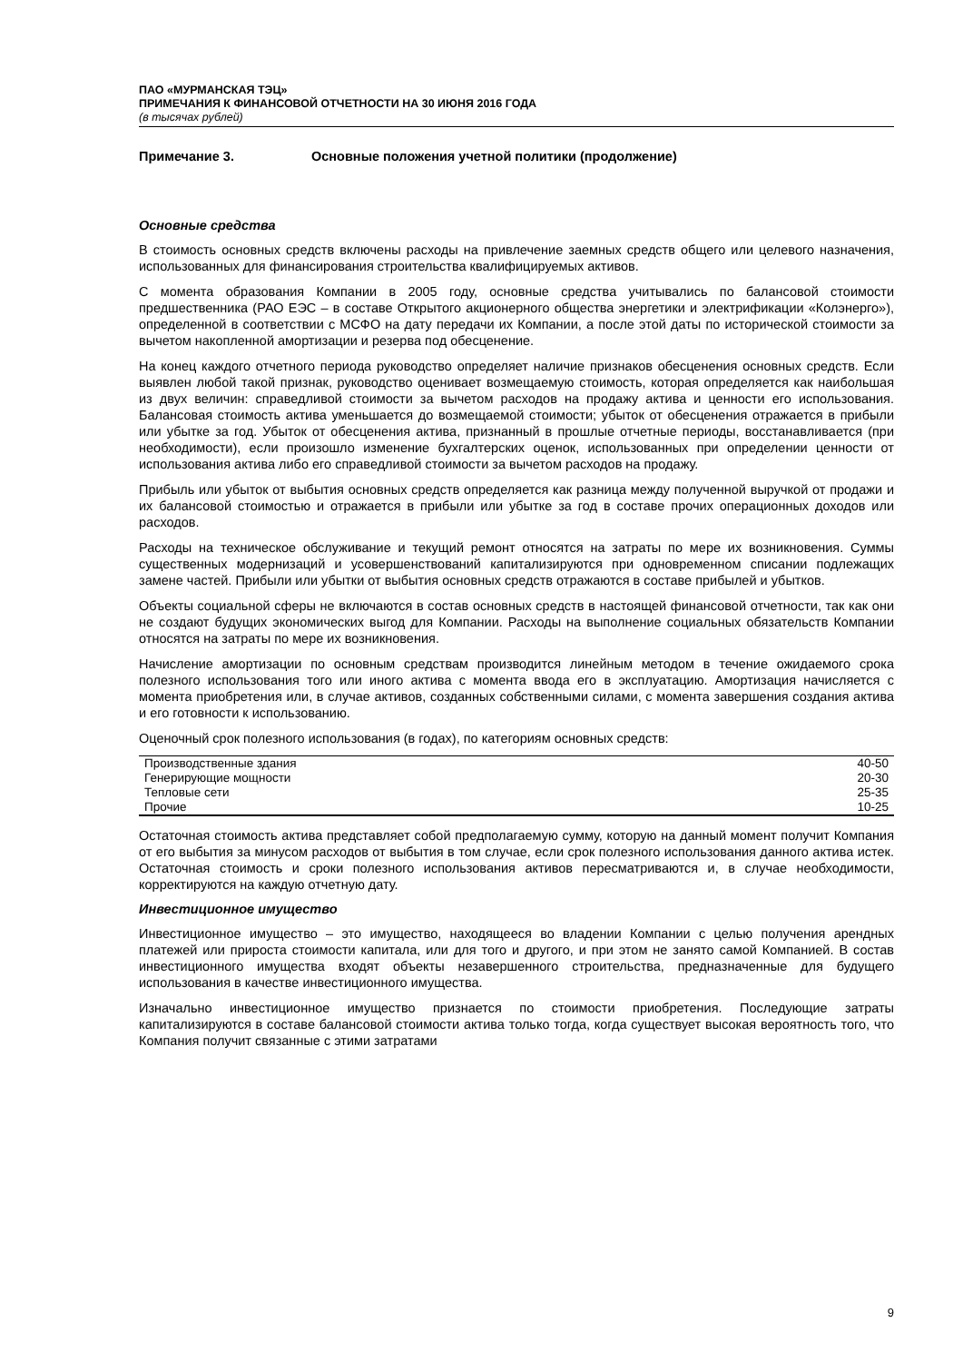ПАО «МУРМАНСКАЯ ТЭЦ»
ПРИМЕЧАНИЯ К ФИНАНСОВОЙ ОТЧЕТНОСТИ НА 30 ИЮНЯ 2016 ГОДА
(в тысячах рублей)
Примечание 3. Основные положения учетной политики (продолжение)
Основные средства
В стоимость основных средств включены расходы на привлечение заемных средств общего или целевого назначения, использованных для финансирования строительства квалифицируемых активов.
С момента образования Компании в 2005 году, основные средства учитывались по балансовой стоимости предшественника (РАО ЕЭС – в составе Открытого акционерного общества энергетики и электрификации «Колэнерго»), определенной в соответствии с МСФО на дату передачи их Компании, а после этой даты по исторической стоимости за вычетом накопленной амортизации и резерва под обесценение.
На конец каждого отчетного периода руководство определяет наличие признаков обесценения основных средств. Если выявлен любой такой признак, руководство оценивает возмещаемую стоимость, которая определяется как наибольшая из двух величин: справедливой стоимости за вычетом расходов на продажу актива и ценности его использования. Балансовая стоимость актива уменьшается до возмещаемой стоимости; убыток от обесценения отражается в прибыли или убытке за год. Убыток от обесценения актива, признанный в прошлые отчетные периоды, восстанавливается (при необходимости), если произошло изменение бухгалтерских оценок, использованных при определении ценности от использования актива либо его справедливой стоимости за вычетом расходов на продажу.
Прибыль или убыток от выбытия основных средств определяется как разница между полученной выручкой от продажи и их балансовой стоимостью и отражается в прибыли или убытке за год в составе прочих операционных доходов или расходов.
Расходы на техническое обслуживание и текущий ремонт относятся на затраты по мере их возникновения. Суммы существенных модернизаций и усовершенствований капитализируются при одновременном списании подлежащих замене частей. Прибыли или убытки от выбытия основных средств отражаются в составе прибылей и убытков.
Объекты социальной сферы не включаются в состав основных средств в настоящей финансовой отчетности, так как они не создают будущих экономических выгод для Компании. Расходы на выполнение социальных обязательств Компании относятся на затраты по мере их возникновения.
Начисление амортизации по основным средствам производится линейным методом в течение ожидаемого срока полезного использования того или иного актива с момента ввода его в эксплуатацию. Амортизация начисляется с момента приобретения или, в случае активов, созданных собственными силами, с момента завершения создания актива и его готовности к использованию.
Оценочный срок полезного использования (в годах), по категориям основных средств:
| Производственные здания | 40-50 |
| Генерирующие мощности | 20-30 |
| Тепловые сети | 25-35 |
| Прочие | 10-25 |
Остаточная стоимость актива представляет собой предполагаемую сумму, которую на данный момент получит Компания от его выбытия за минусом расходов от выбытия в том случае, если срок полезного использования данного актива истек. Остаточная стоимость и сроки полезного использования активов пересматриваются и, в случае необходимости, корректируются на каждую отчетную дату.
Инвестиционное имущество
Инвестиционное имущество – это имущество, находящееся во владении Компании с целью получения арендных платежей или прироста стоимости капитала, или для того и другого, и при этом не занято самой Компанией. В состав инвестиционного имущества входят объекты незавершенного строительства, предназначенные для будущего использования в качестве инвестиционного имущества.
Изначально инвестиционное имущество признается по стоимости приобретения. Последующие затраты капитализируются в составе балансовой стоимости актива только тогда, когда существует высокая вероятность того, что Компания получит связанные с этими затратами
9